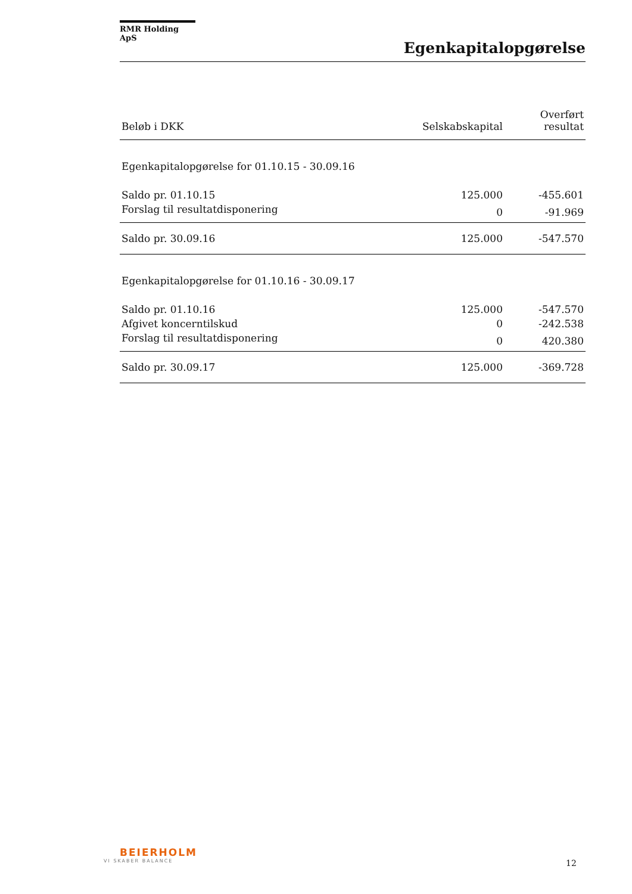RMR Holding ApS
Egenkapitalopgørelse
| Beløb i DKK | Selskabskapital | Overført resultat |
| --- | --- | --- |
| Egenkapitalopgørelse for 01.10.15 - 30.09.16 | | |
| Saldo pr. 01.10.15 | 125.000 | -455.601 |
| Forslag til resultatdisponering | 0 | -91.969 |
| Saldo pr. 30.09.16 | 125.000 | -547.570 |
| Egenkapitalopgørelse for 01.10.16 - 30.09.17 | | |
| Saldo pr. 01.10.16 | 125.000 | -547.570 |
| Afgivet koncerntilskud | 0 | -242.538 |
| Forslag til resultatdisponering | 0 | 420.380 |
| Saldo pr. 30.09.17 | 125.000 | -369.728 |
BEIERHOLM
VI SKABER BALANCE
12